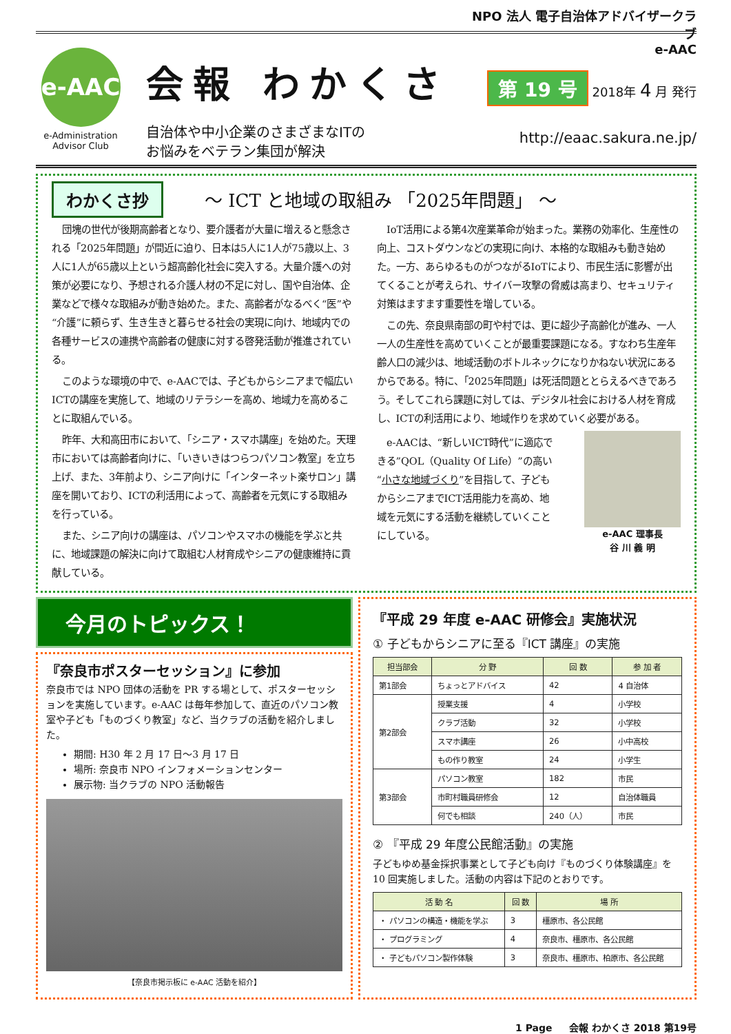e-AAC
e-Administration
Advisor Club
会報 わかくさ
自治体や中小企業のさまざまなITの
お悩みをベテラン集団が解決
NPO 法人 電子自治体アドバイザークラブ
e-AAC
第 19 号 2018年 4 月 発行
http://eaac.sakura.ne.jp/
わかくさ抄
～ ICT と地域の取組み 「2025年問題」 ～
団塊の世代が後期高齢者となり、要介護者が大量に増えると懸念される「2025年問題」が間近に迫り、日本は5人に1人が75歳以上、3人に1人が65歳以上という超高齢化社会に突入する。大量介護への対策が必要になり、予想される介護人材の不足に対し、国や自治体、企業などで様々な取組みが動き始めた。また、高齢者がなるべく“医”や“介護”に頼らず、生き生きと暮らせる社会の実現に向け、地域内での各種サービスの連携や高齢者の健康に対する啓発活動が推進されている。
このような環境の中で、e-AACでは、子どもからシニアまで幅広いICTの講座を実施して、地域のリテラシーを高め、地域力を高めることに取組んでいる。
昨年、大和高田市において、「シニア・スマホ講座」を始めた。天理市においては高齢者向けに、「いきいきはつらつパソコン教室」を立ち上げ、また、3年前より、シニア向けに「インターネット楽サロン」講座を開いており、ICTの利活用によって、高齢者を元気にする取組みを行っている。
また、シニア向けの講座は、パソコンやスマホの機能を学ぶと共に、地域課題の解決に向けて取組む人材育成やシニアの健康維持に貢献している。
IoT活用による第4次産業革命が始まった。業務の効率化、生産性の向上、コストダウンなどの実現に向け、本格的な取組みも動き始めた。一方、あらゆるものがつながるIoTにより、市民生活に影響が出てくることが考えられ、サイバー攻撃の脅威は高まり、セキュリティ対策はますます重要性を増している。
この先、奈良県南部の町や村では、更に超少子高齢化が進み、一人一人の生産性を高めていくことが最重要課題になる。すなわち生産年齢人口の減少は、地域活動のボトルネックになりかねない状況にあるからである。特に、「2025年問題」は死活問題ととらえるべきであろう。そしてこれら課題に対しては、デジタル社会における人材を育成し、ICTの利活用により、地域作りを求めていく必要がある。
e-AACは、“新しいICT時代”に適応できる”QOL（Quality Of Life）”の高い“小さな地域づくり”を目指して、子どもからシニアまでICT活用能力を高め、地域を元気にする活動を継続していくことにしている。
e-AAC 理事長
谷 川 義 明
今月のトピックス！
『奈良市ポスターセッション』に参加
奈良市では NPO 団体の活動を PR する場として、ポスターセッションを実施しています。e-AAC は毎年参加して、直近のパソコン教室や子ども「ものづくり教室」など、当クラブの活動を紹介しました。
期間: H30 年 2 月 17 日～3 月 17 日
場所: 奈良市 NPO インフォメーションセンター
展示物: 当クラブの NPO 活動報告
【奈良市掲示板に e-AAC 活動を紹介】
『平成 29 年度 e-AAC 研修会』実施状況
① 子どもからシニアに至る『ICT 講座』の実施
| 担当部会 | 分 野 | 回 数 | 参 加 者 |
| --- | --- | --- | --- |
| 第1部会 | ちょっとアドバイス | 42 | 4 自治体 |
| 第2部会 | 授業支援 | 4 | 小学校 |
| | クラブ活動 | 32 | 小学校 |
| | スマホ講座 | 26 | 小中高校 |
| | もの作り教室 | 24 | 小学生 |
| 第3部会 | パソコン教室 | 182 | 市民 |
| | 市町村職員研修会 | 12 | 自治体職員 |
| | 何でも相談 | 240（人） | 市民 |
② 『平成 29 年度公民館活動』の実施
子どもゆめ基金採択事業として子ども向け『ものづくり体験講座』を 10 回実施しました。活動の内容は下記のとおりです。
| 活 動 名 | 回 数 | 場 所 |
| --- | --- | --- |
| ・ パソコンの構造・機能を学ぶ | 3 | 橿原市、各公民館 |
| ・ プログラミング | 4 | 奈良市、橿原市、各公民館 |
| ・ 子どもパソコン製作体験 | 3 | 奈良市、橿原市、柏原市、各公民館 |
1 Page 会報 わかくさ 2018 第19号